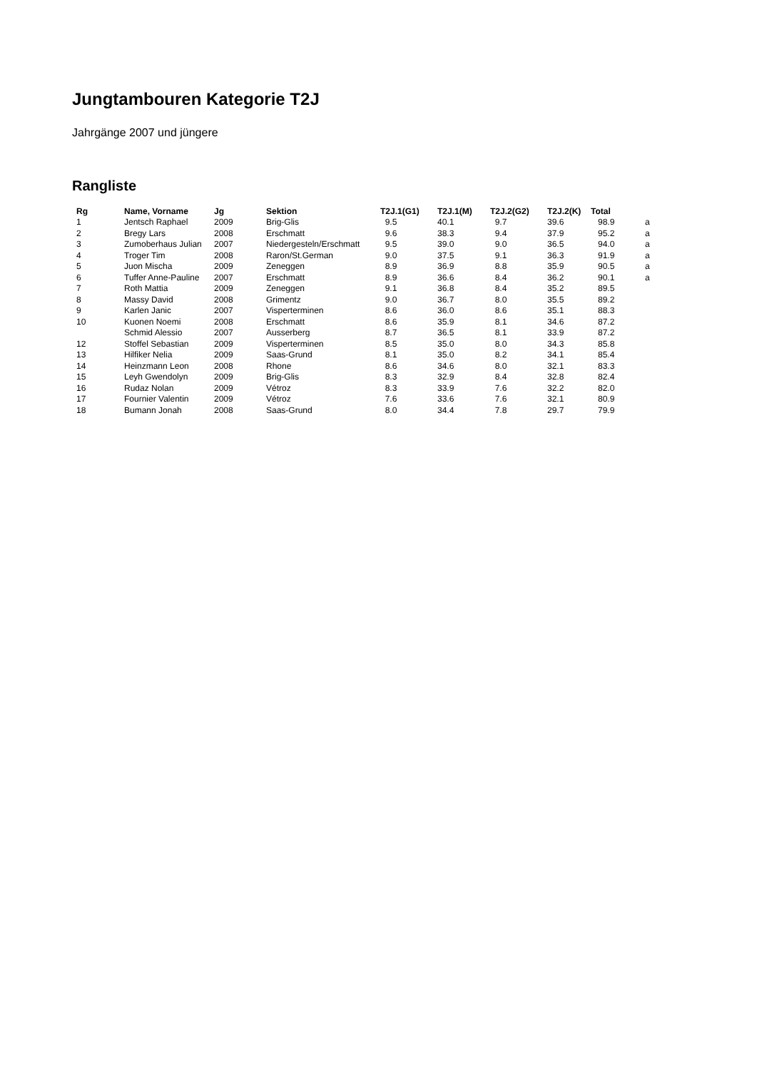Jungtambouren Kategorie T2J
Jahrgänge 2007 und jüngere
Rangliste
| Rg | Name, Vorname | Jg | Sektion | T2J.1(G1) | T2J.1(M) | T2J.2(G2) | T2J.2(K) | Total | |
| --- | --- | --- | --- | --- | --- | --- | --- | --- | --- |
| 1 | Jentsch Raphael | 2009 | Brig-Glis | 9.5 | 40.1 | 9.7 | 39.6 | 98.9 | a |
| 2 | Bregy Lars | 2008 | Erschmatt | 9.6 | 38.3 | 9.4 | 37.9 | 95.2 | a |
| 3 | Zumoberhaus Julian | 2007 | Niedergesteln/Erschmatt | 9.5 | 39.0 | 9.0 | 36.5 | 94.0 | a |
| 4 | Troger Tim | 2008 | Raron/St.German | 9.0 | 37.5 | 9.1 | 36.3 | 91.9 | a |
| 5 | Juon Mischa | 2009 | Zeneggen | 8.9 | 36.9 | 8.8 | 35.9 | 90.5 | a |
| 6 | Tuffer Anne-Pauline | 2007 | Erschmatt | 8.9 | 36.6 | 8.4 | 36.2 | 90.1 | a |
| 7 | Roth Mattia | 2009 | Zeneggen | 9.1 | 36.8 | 8.4 | 35.2 | 89.5 | |
| 8 | Massy David | 2008 | Grimentz | 9.0 | 36.7 | 8.0 | 35.5 | 89.2 | |
| 9 | Karlen Janic | 2007 | Visperterminen | 8.6 | 36.0 | 8.6 | 35.1 | 88.3 | |
| 10 | Kuonen Noemi | 2008 | Erschmatt | 8.6 | 35.9 | 8.1 | 34.6 | 87.2 | |
| | Schmid Alessio | 2007 | Ausserberg | 8.7 | 36.5 | 8.1 | 33.9 | 87.2 | |
| 12 | Stoffel Sebastian | 2009 | Visperterminen | 8.5 | 35.0 | 8.0 | 34.3 | 85.8 | |
| 13 | Hilfiker Nelia | 2009 | Saas-Grund | 8.1 | 35.0 | 8.2 | 34.1 | 85.4 | |
| 14 | Heinzmann Leon | 2008 | Rhone | 8.6 | 34.6 | 8.0 | 32.1 | 83.3 | |
| 15 | Leyh Gwendolyn | 2009 | Brig-Glis | 8.3 | 32.9 | 8.4 | 32.8 | 82.4 | |
| 16 | Rudaz Nolan | 2009 | Vétroz | 8.3 | 33.9 | 7.6 | 32.2 | 82.0 | |
| 17 | Fournier Valentin | 2009 | Vétroz | 7.6 | 33.6 | 7.6 | 32.1 | 80.9 | |
| 18 | Bumann Jonah | 2008 | Saas-Grund | 8.0 | 34.4 | 7.8 | 29.7 | 79.9 | |